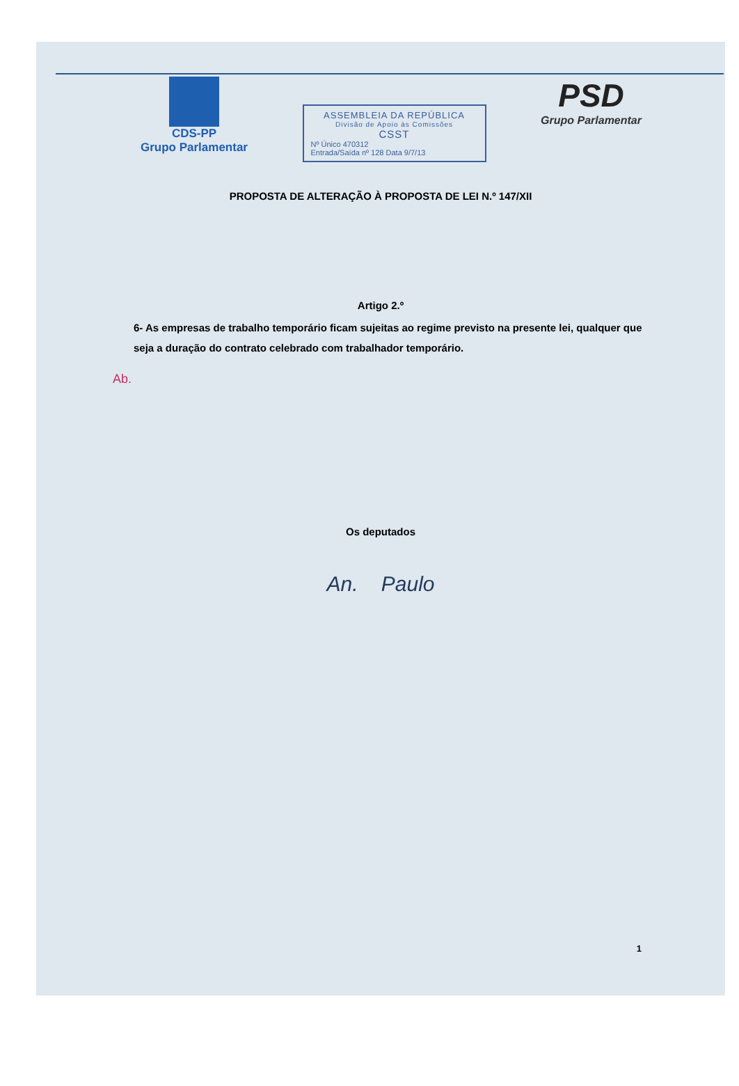CDS-PP
Grupo Parlamentar
ASSEMBLEIA DA REPÚBLICA
Divisão de Apoio às Comissões
CSST
Nº Único 470312
Entrada/Saída nº 128 Data 9/7/13
PSD
Grupo Parlamentar
PROPOSTA DE ALTERAÇÃO À PROPOSTA DE LEI N.º 147/XII
Artigo 2.º
6- As empresas de trabalho temporário ficam sujeitas ao regime previsto na presente lei, qualquer que seja a duração do contrato celebrado com trabalhador temporário.
Ab.
Os deputados
An. Paulo
1